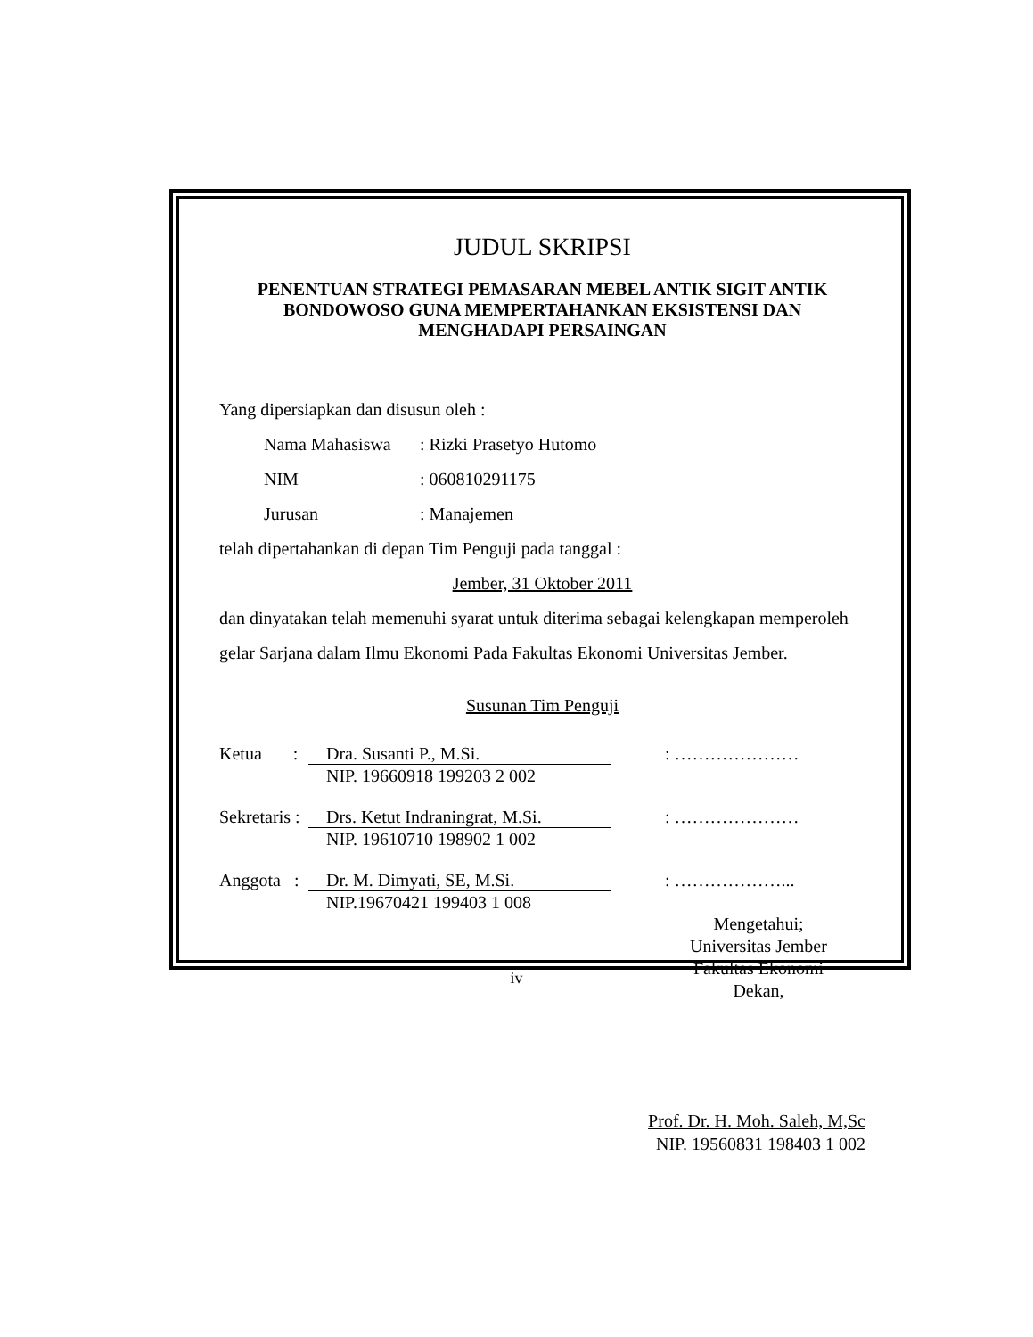JUDUL SKRIPSI
PENENTUAN STRATEGI PEMASARAN MEBEL ANTIK SIGIT ANTIK BONDOWOSO GUNA MEMPERTAHANKAN EKSISTENSI DAN MENGHADAPI PERSAINGAN
Yang dipersiapkan dan disusun oleh :
Nama Mahasiswa: Rizki Prasetyo Hutomo
NIM: 060810291175
Jurusan: Manajemen
telah dipertahankan di depan Tim Penguji pada tanggal :
Jember, 31 Oktober 2011
dan dinyatakan telah memenuhi syarat untuk diterima sebagai kelengkapan memperoleh gelar Sarjana dalam Ilmu Ekonomi Pada Fakultas Ekonomi Universitas Jember.
Susunan Tim Penguji
Ketua :
Dra. Susanti P., M.Si.
NIP. 19660918 199203 2 002
: …………………
Sekretaris :
Drs. Ketut Indraningrat, M.Si.
NIP. 19610710 198902 1 002
: …………………
Anggota :
Dr. M. Dimyati, SE, M.Si.
NIP.19670421 199403 1 008
: ………………...
Mengetahui;
Universitas Jember
Fakultas Ekonomi
Dekan,
Prof. Dr. H. Moh. Saleh, M,Sc
NIP. 19560831 198403 1 002
iv